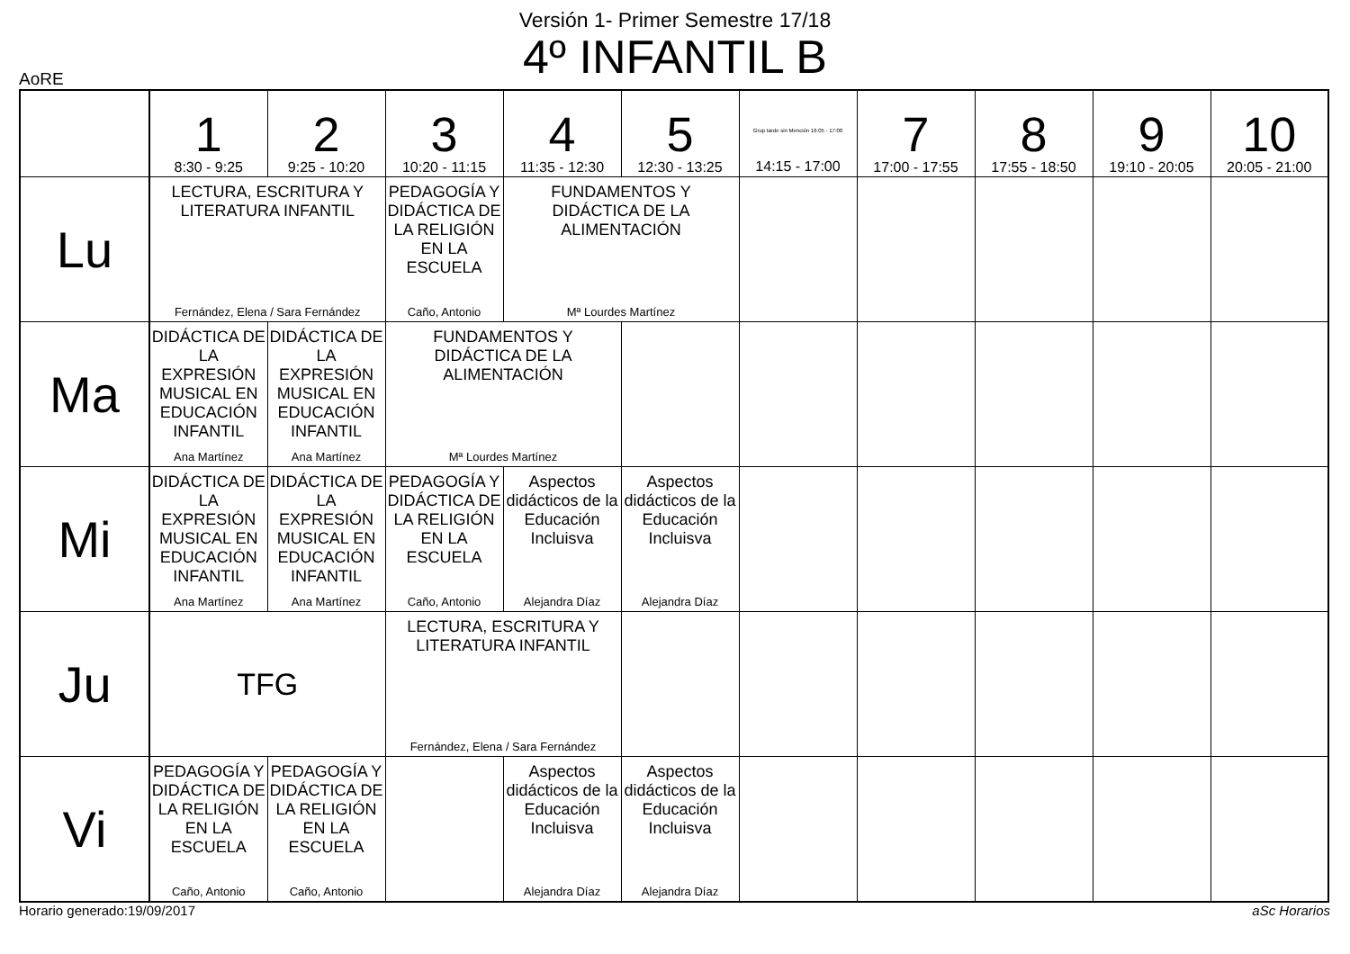Versión 1- Primer Semestre 17/18
4º INFANTIL B
AoRE
| | 1 8:30 - 9:25 | 2 9:25 - 10:20 | 3 10:20 - 11:15 | 4 11:35 - 12:30 | 5 12:30 - 13:25 | Grup tarde sin Mención 16:05 - 17:00 14:15 - 17:00 | 7 17:00 - 17:55 | 8 17:55 - 18:50 | 9 19:10 - 20:05 | 10 20:05 - 21:00 |
| --- | --- | --- | --- | --- | --- | --- | --- | --- | --- | --- |
| Lu | LECTURA, ESCRITURA Y LITERATURA INFANTIL Fernández, Elena / Sara Fernández | | PEDAGOGÍA Y DIDÁCTICA DE LA RELIGIÓN EN LA ESCUELA Caño, Antonio | FUNDAMENTOS Y DIDÁCTICA DE LA ALIMENTACIÓN Mª Lourdes Martínez | | | | | | |
| Ma | DIDÁCTICA DE LA EXPRESIÓN MUSICAL EN EDUCACIÓN INFANTIL Ana Martínez | DIDÁCTICA DE LA EXPRESIÓN MUSICAL EN EDUCACIÓN INFANTIL Ana Martínez | FUNDAMENTOS Y DIDÁCTICA DE LA ALIMENTACIÓN Mª Lourdes Martínez | | | | | | | |
| Mi | DIDÁCTICA DE LA EXPRESIÓN MUSICAL EN EDUCACIÓN INFANTIL Ana Martínez | DIDÁCTICA DE LA EXPRESIÓN MUSICAL EN EDUCACIÓN INFANTIL Ana Martínez | PEDAGOGÍA Y DIDÁCTICA DE LA RELIGIÓN EN LA ESCUELA Caño, Antonio | Aspectos didácticos de la Educación Incluisva Alejandra Díaz | Aspectos didácticos de la Educación Incluisva Alejandra Díaz | | | | | |
| Ju | TFG | | LECTURA, ESCRITURA Y LITERATURA INFANTIL Fernández, Elena / Sara Fernández | | | | | | | |
| Vi | PEDAGOGÍA Y DIDÁCTICA DE LA RELIGIÓN EN LA ESCUELA Caño, Antonio | PEDAGOGÍA Y DIDÁCTICA DE LA RELIGIÓN EN LA ESCUELA Caño, Antonio | | Aspectos didácticos de la Educación Incluisva Alejandra Díaz | Aspectos didácticos de la Educación Incluisva Alejandra Díaz | | | | | |
Horario generado:19/09/2017 aSc Horarios